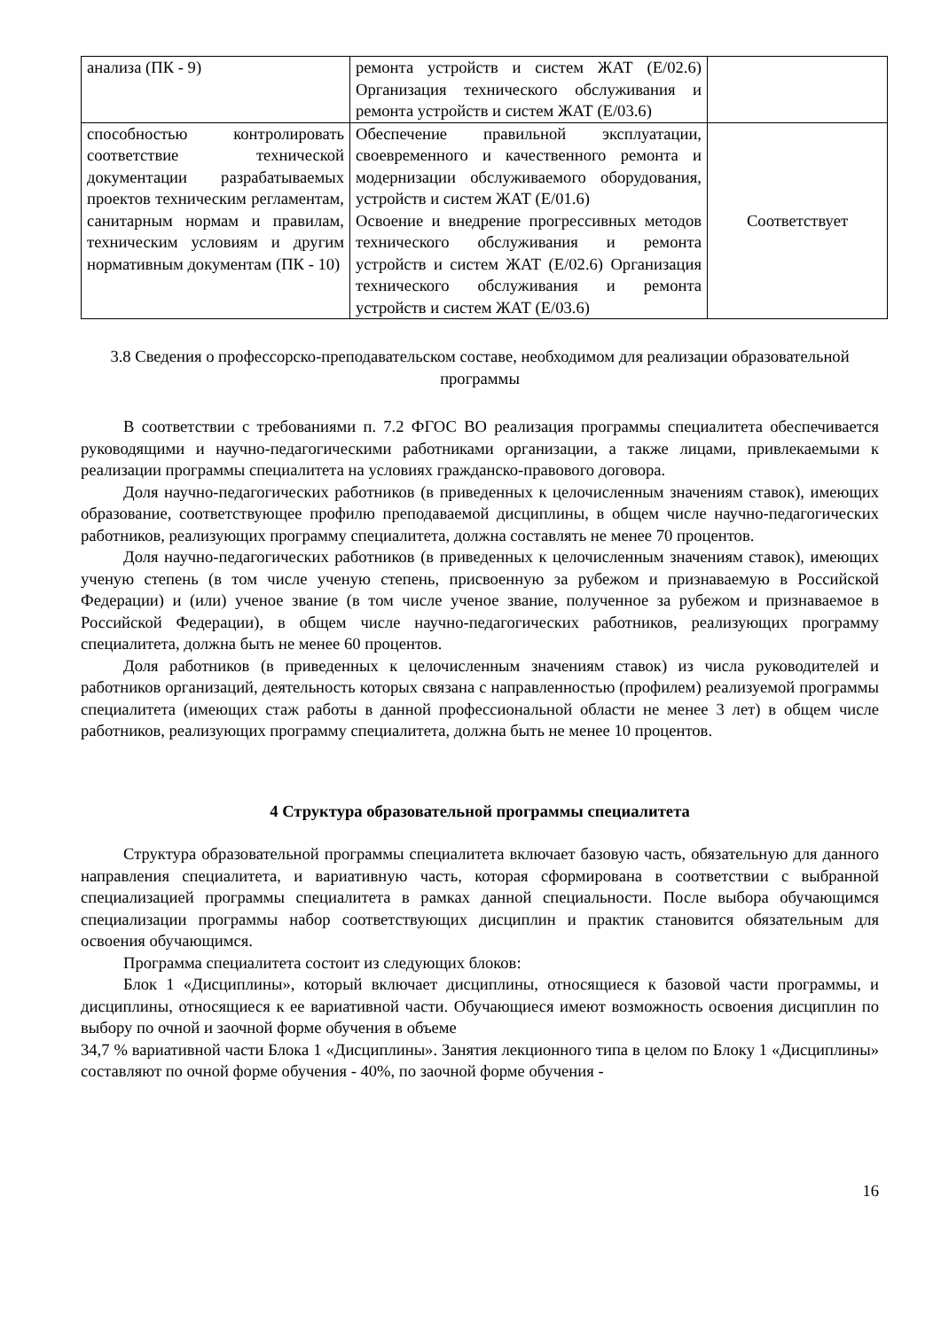| анализа (ПК - 9) | ремонта устройств и систем ЖАТ (Е/02.6) Организация технического обслуживания и ремонта устройств и систем ЖАТ (Е/03.6) | |
| способностью контролировать соответствие технической документации разрабатываемых проектов техническим регламентам, санитарным нормам и правилам, техническим условиям и другим нормативным документам (ПК - 10) | Обеспечение правильной эксплуатации, своевременного и качественного ремонта и модернизации обслуживаемого оборудования, устройств и систем ЖАТ (Е/01.6) Освоение и внедрение прогрессивных методов технического обслуживания и ремонта устройств и систем ЖАТ (Е/02.6) Организация технического обслуживания и ремонта устройств и систем ЖАТ (Е/03.6) | Соответствует |
3.8 Сведения о профессорско-преподавательском составе, необходимом для реализации образовательной программы
В соответствии с требованиями п. 7.2 ФГОС ВО реализация программы специалитета обеспечивается руководящими и научно-педагогическими работниками организации, а также лицами, привлекаемыми к реализации программы специалитета на условиях гражданско-правового договора.
Доля научно-педагогических работников (в приведенных к целочисленным значениям ставок), имеющих образование, соответствующее профилю преподаваемой дисциплины, в общем числе научно-педагогических работников, реализующих программу специалитета, должна составлять не менее 70 процентов.
Доля научно-педагогических работников (в приведенных к целочисленным значениям ставок), имеющих ученую степень (в том числе ученую степень, присвоенную за рубежом и признаваемую в Российской Федерации) и (или) ученое звание (в том числе ученое звание, полученное за рубежом и признаваемое в Российской Федерации), в общем числе научно-педагогических работников, реализующих программу специалитета, должна быть не менее 60 процентов.
Доля работников (в приведенных к целочисленным значениям ставок) из числа руководителей и работников организаций, деятельность которых связана с направленностью (профилем) реализуемой программы специалитета (имеющих стаж работы в данной профессиональной области не менее 3 лет) в общем числе работников, реализующих программу специалитета, должна быть не менее 10 процентов.
4 Структура образовательной программы специалитета
Структура образовательной программы специалитета включает базовую часть, обязательную для данного направления специалитета, и вариативную часть, которая сформирована в соответствии с выбранной специализацией программы специалитета в рамках данной специальности. После выбора обучающимся специализации программы набор соответствующих дисциплин и практик становится обязательным для освоения обучающимся.
Программа специалитета состоит из следующих блоков:
Блок 1 «Дисциплины», который включает дисциплины, относящиеся к базовой части программы, и дисциплины, относящиеся к ее вариативной части. Обучающиеся имеют возможность освоения дисциплин по выбору по очной и заочной форме обучения в объеме
34,7 % вариативной части Блока 1 «Дисциплины». Занятия лекционного типа в целом по Блоку 1 «Дисциплины» составляют по очной форме обучения - 40%, по заочной форме обучения -
16